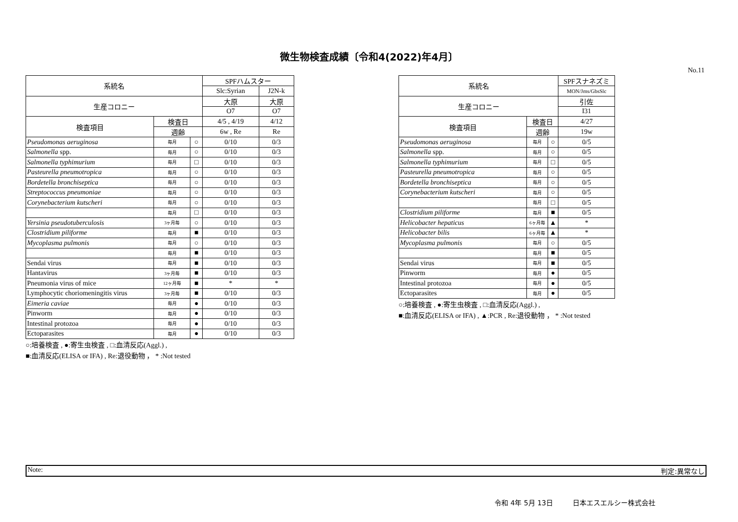微生物検査成績〔令和4(2022)年4月〕
No.11
| 系統名 | | | SPFハムスター | |
| --- | --- | --- | --- | --- |
| | | | Slc:Syrian | J2N-k |
| 生産コロニー | | | 大原 | 大原 |
| | | | O7 | O7 |
| 検査項目 | 検査日 | | 4/5 , 4/19 | 4/12 |
| | 週齢 | | 6w , Re | Re |
| Pseudomonas aeruginosa | 毎月 | ○ | 0/10 | 0/3 |
| Salmonella spp. | 毎月 | ○ | 0/10 | 0/3 |
| Salmonella typhimurium | 毎月 | □ | 0/10 | 0/3 |
| Pasteurella pneumotropica | 毎月 | ○ | 0/10 | 0/3 |
| Bordetella bronchiseptica | 毎月 | ○ | 0/10 | 0/3 |
| Streptococcus pneumoniae | 毎月 | ○ | 0/10 | 0/3 |
| Corynebacterium kutscheri | 毎月 | ○ | 0/10 | 0/3 |
| | 毎月 | □ | 0/10 | 0/3 |
| Yersinia pseudotuberculosis | 3ヶ月毎 | ○ | 0/10 | 0/3 |
| Clostridium piliforme | 毎月 | ■ | 0/10 | 0/3 |
| Mycoplasma pulmonis | 毎月 | ○ | 0/10 | 0/3 |
| | 毎月 | ■ | 0/10 | 0/3 |
| Sendai virus | 毎月 | ■ | 0/10 | 0/3 |
| Hantavirus | 3ヶ月毎 | ■ | 0/10 | 0/3 |
| Pneumonia virus of mice | 12ヶ月毎 | ■ | * | * |
| Lymphocytic choriomeningitis virus | 3ヶ月毎 | ■ | 0/10 | 0/3 |
| Eimeria caviae | 毎月 | ● | 0/10 | 0/3 |
| Pinworm | 毎月 | ● | 0/10 | 0/3 |
| Intestinal protozoa | 毎月 | ● | 0/10 | 0/3 |
| Ectoparasites | 毎月 | ● | 0/10 | 0/3 |
○:培養検査 , ●:寄生虫検査 , □:血清反応(Aggl.) ,
■:血清反応(ELISA or IFA) , Re:退役動物 ， * :Not tested
| 系統名 | | | SPFスナネズミ |
| --- | --- | --- | --- |
| | | | MON/Jms/GbsSlc |
| 生産コロニー | | | 引佐 |
| | | | I31 |
| 検査項目 | 検査日 | | 4/27 |
| | 週齢 | | 19w |
| Pseudomonas aeruginosa | 毎月 | ○ | 0/5 |
| Salmonella spp. | 毎月 | ○ | 0/5 |
| Salmonella typhimurium | 毎月 | □ | 0/5 |
| Pasteurella pneumotropica | 毎月 | ○ | 0/5 |
| Bordetella bronchiseptica | 毎月 | ○ | 0/5 |
| Corynebacterium kutscheri | 毎月 | ○ | 0/5 |
| | 毎月 | □ | 0/5 |
| Clostridium piliforme | 毎月 | ■ | 0/5 |
| Helicobacter hepaticus | 6ヶ月毎 | ▲ | * |
| Helicobacter bilis | 6ヶ月毎 | ▲ | * |
| Mycoplasma pulmonis | 毎月 | ○ | 0/5 |
| | 毎月 | ■ | 0/5 |
| Sendai virus | 毎月 | ■ | 0/5 |
| Pinworm | 毎月 | ● | 0/5 |
| Intestinal protozoa | 毎月 | ● | 0/5 |
| Ectoparasites | 毎月 | ● | 0/5 |
○:培養検査 , ●:寄生虫検査 , □:血清反応(Aggl.) ,
■:血清反応(ELISA or IFA) , ▲:PCR , Re:退役動物 ， * :Not tested
Note: 判定:異常なし
令和 4年 5月 13日 日本エスエルシー株式会社